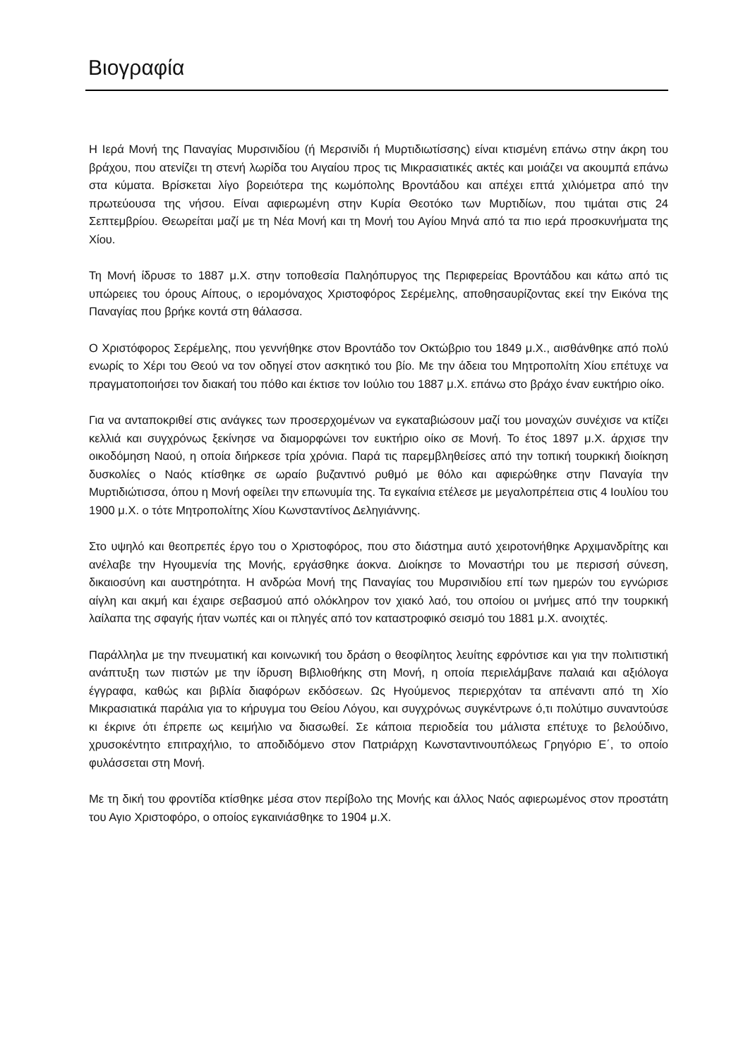Βιογραφία
Η Ιερά Μονή της Παναγίας Μυρσινιδίου (ή Μερσινίδι ή Μυρτιδιωτίσσης) είναι κτισμένη επάνω στην άκρη του βράχου, που ατενίζει τη στενή λωρίδα του Αιγαίου προς τις Μικρασιατικές ακτές και μοιάζει να ακουμπά επάνω στα κύματα. Βρίσκεται λίγο βορειότερα της κωμόπολης Βροντάδου και απέχει επτά χιλιόμετρα από την πρωτεύουσα της νήσου. Είναι αφιερωμένη στην Κυρία Θεοτόκο των Μυρτιδίων, που τιμάται στις 24 Σεπτεμβρίου. Θεωρείται μαζί με τη Νέα Μονή και τη Μονή του Αγίου Μηνά από τα πιο ιερά προσκυνήματα της Χίου.
Τη Μονή ίδρυσε το 1887 μ.Χ. στην τοποθεσία Παληόπυργος της Περιφερείας Βροντάδου και κάτω από τις υπώρειες του όρους Αίπους, ο ιερομόναχος Χριστοφόρος Σερέμελης, αποθησαυρίζοντας εκεί την Εικόνα της Παναγίας που βρήκε κοντά στη θάλασσα.
Ο Χριστόφορος Σερέμελης, που γεννήθηκε στον Βροντάδο τον Οκτώβριο του 1849 μ.Χ., αισθάνθηκε από πολύ ενωρίς το Χέρι του Θεού να τον οδηγεί στον ασκητικό του βίο. Με την άδεια του Μητροπολίτη Χίου επέτυχε να πραγματοποιήσει τον διακαή του πόθο και έκτισε τον Ιούλιο του 1887 μ.Χ. επάνω στο βράχο έναν ευκτήριο οίκο.
Για να ανταποκριθεί στις ανάγκες των προσερχομένων να εγκαταβιώσουν μαζί του μοναχών συνέχισε να κτίζει κελλιά και συγχρόνως ξεκίνησε να διαμορφώνει τον ευκτήριο οίκο σε Μονή. Το έτος 1897 μ.Χ. άρχισε την οικοδόμηση Ναού, η οποία διήρκεσε τρία χρόνια. Παρά τις παρεμβληθείσες από την τοπική τουρκική διοίκηση δυσκολίες ο Ναός κτίσθηκε σε ωραίο βυζαντινό ρυθμό με θόλο και αφιερώθηκε στην Παναγία την Μυρτιδιώτισσα, όπου η Μονή οφείλει την επωνυμία της. Τα εγκαίνια ετέλεσε με μεγαλοπρέπεια στις 4 Ιουλίου του 1900 μ.Χ. ο τότε Μητροπολίτης Χίου Κωνσταντίνος Δεληγιάννης.
Στο υψηλό και θεοπρεπές έργο του ο Χριστοφόρος, που στο διάστημα αυτό χειροτονήθηκε Αρχιμανδρίτης και ανέλαβε την Ηγουμενία της Μονής, εργάσθηκε άοκνα. Διοίκησε το Μοναστήρι του με περισσή σύνεση, δικαιοσύνη και αυστηρότητα. Η ανδρώα Μονή της Παναγίας του Μυρσινιδίου επί των ημερών του εγνώρισε αίγλη και ακμή και έχαιρε σεβασμού από ολόκληρον τον χιακό λαό, του οποίου οι μνήμες από την τουρκική λαίλαπα της σφαγής ήταν νωπές και οι πληγές από τον καταστροφικό σεισμό του 1881 μ.Χ. ανοιχτές.
Παράλληλα με την πνευματική και κοινωνική του δράση ο θεοφίλητος λευίτης εφρόντισε και για την πολιτιστική ανάπτυξη των πιστών με την ίδρυση Βιβλιοθήκης στη Μονή, η οποία περιελάμβανε παλαιά και αξιόλογα έγγραφα, καθώς και βιβλία διαφόρων εκδόσεων. Ως Ηγούμενος περιερχόταν τα απέναντι από τη Χίο Μικρασιατικά παράλια για το κήρυγμα του Θείου Λόγου, και συγχρόνως συγκέντρωνε ό,τι πολύτιμο συναντούσε κι έκρινε ότι έπρεπε ως κειμήλιο να διασωθεί. Σε κάποια περιοδεία του μάλιστα επέτυχε το βελούδινο, χρυσοκέντητο επιτραχήλιο, το αποδιδόμενο στον Πατριάρχη Κωνσταντινουπόλεως Γρηγόριο Ε΄, το οποίο φυλάσσεται στη Μονή.
Με τη δική του φροντίδα κτίσθηκε μέσα στον περίβολο της Μονής και άλλος Ναός αφιερωμένος στον προστάτη του Αγιο Χριστοφόρο, ο οποίος εγκαινιάσθηκε το 1904 μ.Χ.